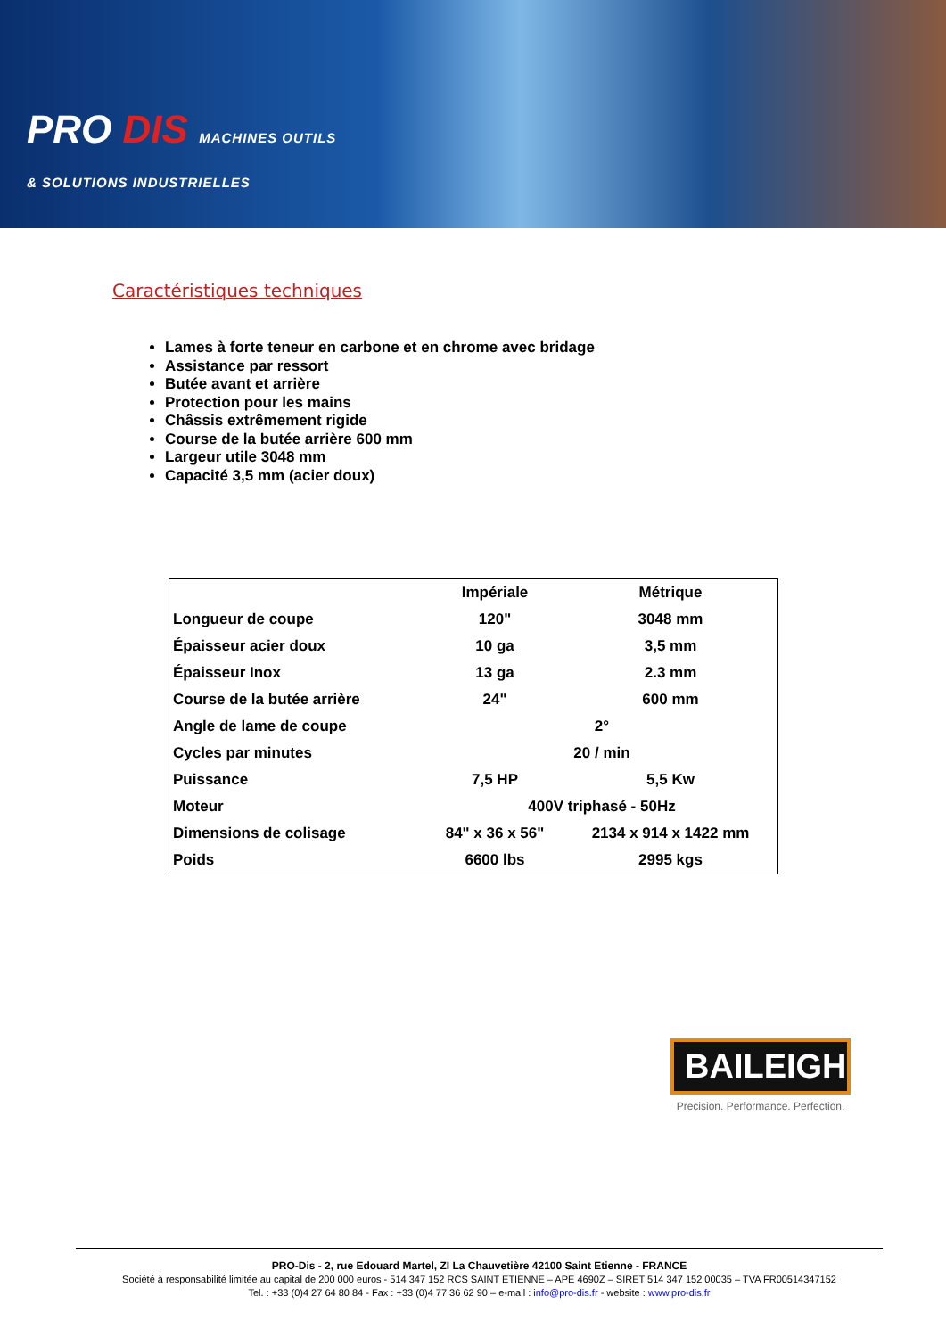PRO DIS MACHINES OUTILS
& SOLUTIONS INDUSTRIELLES
Caractéristiques techniques
Lames à forte teneur en carbone et en chrome avec bridage
Assistance par ressort
Butée avant et arrière
Protection pour les mains
Châssis extrêmement rigide
Course de la butée arrière 600 mm
Largeur utile 3048 mm
Capacité 3,5 mm (acier doux)
| | Impériale | Métrique |
| --- | --- | --- |
| Longueur de coupe | 120" | 3048 mm |
| Épaisseur acier doux | 10 ga | 3,5 mm |
| Épaisseur Inox | 13 ga | 2.3 mm |
| Course de la butée arrière | 24" | 600 mm |
| Angle de lame de coupe | 2° | |
| Cycles par minutes | 20 / min | |
| Puissance | 7,5 HP | 5,5 Kw |
| Moteur | 400V triphasé - 50Hz | |
| Dimensions de colisage | 84" x 36 x 56" | 2134 x 914 x 1422 mm |
| Poids | 6600 lbs | 2995 kgs |
BAILEIGH
Precision. Performance. Perfection.
PRO-Dis - 2, rue Edouard Martel, ZI La Chauvetière 42100 Saint Etienne - FRANCE
Société à responsabilité limitée au capital de 200 000 euros - 514 347 152 RCS SAINT ETIENNE – APE 4690Z – SIRET 514 347 152 00035 – TVA FR00514347152
Tel. : +33 (0)4 27 64 80 84 - Fax : +33 (0)4 77 36 62 90 – e-mail : info@pro-dis.fr - website : www.pro-dis.fr